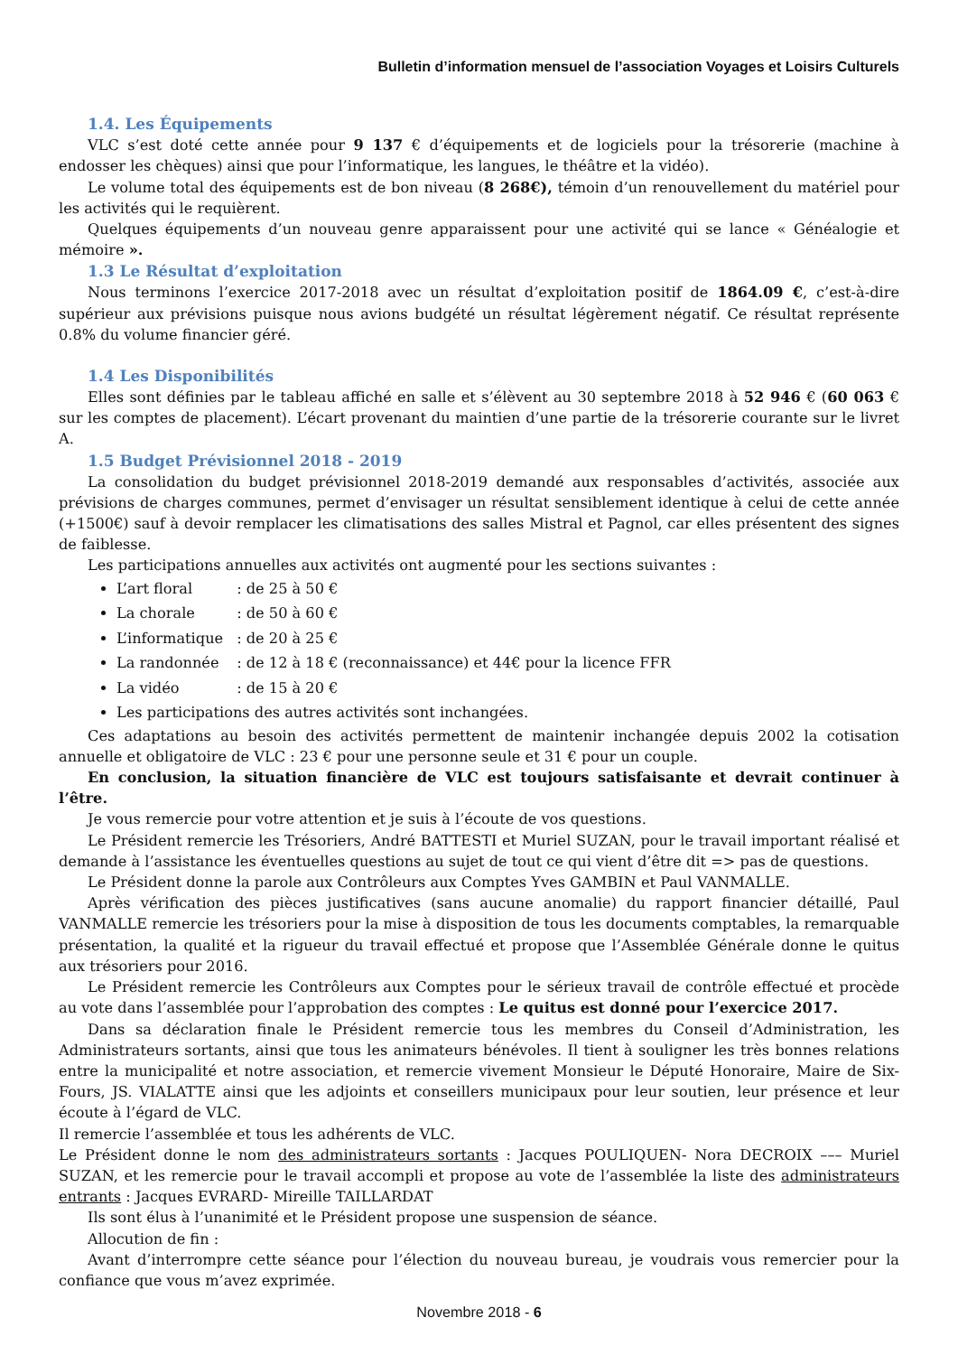Bulletin d’information mensuel de l’association Voyages et Loisirs Culturels
1.4. Les Équipements
VLC s’est doté cette année pour 9 137 € d’équipements et de logiciels pour la trésorerie (machine à endosser les chèques) ainsi que pour l’informatique, les langues, le théâtre et la vidéo).
Le volume total des équipements est de bon niveau (8 268€), témoin d’un renouvellement du matériel pour les activités qui le requièrent.
Quelques équipements d’un nouveau genre apparaissent pour une activité qui se lance « Généalogie et mémoire ».
1.3 Le Résultat d’exploitation
Nous terminons l’exercice 2017-2018 avec un résultat d’exploitation positif de 1864.09 €, c’est-à-dire supérieur aux prévisions puisque nous avions budgété un résultat légèrement négatif. Ce résultat représente 0.8% du volume financier géré.
1.4 Les Disponibilités
Elles sont définies par le tableau affiché en salle et s’élèvent au 30 septembre 2018 à 52 946 € (60 063 € sur les comptes de placement). L’écart provenant du maintien d’une partie de la trésorerie courante sur le livret A.
1.5 Budget Prévisionnel 2018 - 2019
La consolidation du budget prévisionnel 2018-2019 demandé aux responsables d’activités, associée aux prévisions de charges communes, permet d’envisager un résultat sensiblement identique à celui de cette année (+1500€) sauf à devoir remplacer les climatisations des salles Mistral et Pagnol, car elles présentent des signes de faiblesse.
Les participations annuelles aux activités ont augmenté pour les sections suivantes :
L’art floral : de 25 à 50 €
La chorale : de 50 à 60 €
L’informatique : de 20 à 25 €
La randonnée : de 12 à 18 € (reconnaissance) et 44€ pour la licence FFR
La vidéo : de 15 à 20 €
Les participations des autres activités sont inchangées.
Ces adaptations au besoin des activités permettent de maintenir inchangée depuis 2002 la cotisation annuelle et obligatoire de VLC : 23 € pour une personne seule et 31 € pour un couple.
En conclusion, la situation financière de VLC est toujours satisfaisante et devrait continuer à l’être.
Je vous remercie pour votre attention et je suis à l’écoute de vos questions.
Le Président remercie les Trésoriers, André BATTESTI et Muriel SUZAN, pour le travail important réalisé et demande à l’assistance les éventuelles questions au sujet de tout ce qui vient d’être dit => pas de questions.
Le Président donne la parole aux Contrôleurs aux Comptes Yves GAMBIN et Paul VANMALLE.
Après vérification des pièces justificatives (sans aucune anomalie) du rapport financier détaillé, Paul VANMALLE remercie les trésoriers pour la mise à disposition de tous les documents comptables, la remarquable présentation, la qualité et la rigueur du travail effectué et propose que l’Assemblée Générale donne le quitus aux trésoriers pour 2016.
Le Président remercie les Contrôleurs aux Comptes pour le sérieux travail de contrôle effectué et procède au vote dans l’assemblée pour l’approbation des comptes : Le quitus est donné pour l’exercice 2017.
Dans sa déclaration finale le Président remercie tous les membres du Conseil d’Administration, les Administrateurs sortants, ainsi que tous les animateurs bénévoles. Il tient à souligner les très bonnes relations entre la municipalité et notre association, et remercie vivement Monsieur le Député Honoraire, Maire de Six-Fours, JS. VIALATTE ainsi que les adjoints et conseillers municipaux pour leur soutien, leur présence et leur écoute à l’égard de VLC.
Il remercie l’assemblée et tous les adhérents de VLC.
Le Président donne le nom des administrateurs sortants : Jacques POULIQUEN- Nora DECROIX ––– Muriel SUZAN, et les remercie pour le travail accompli et propose au vote de l’assemblée la liste des administrateurs entrants : Jacques EVRARD- Mireille TAILLARDAT
Ils sont élus à l’unanimité et le Président propose une suspension de séance.
Allocution de fin :
Avant d’interrompre cette séance pour l’élection du nouveau bureau, je voudrais vous remercier pour la confiance que vous m’avez exprimée.
Novembre 2018 - 6